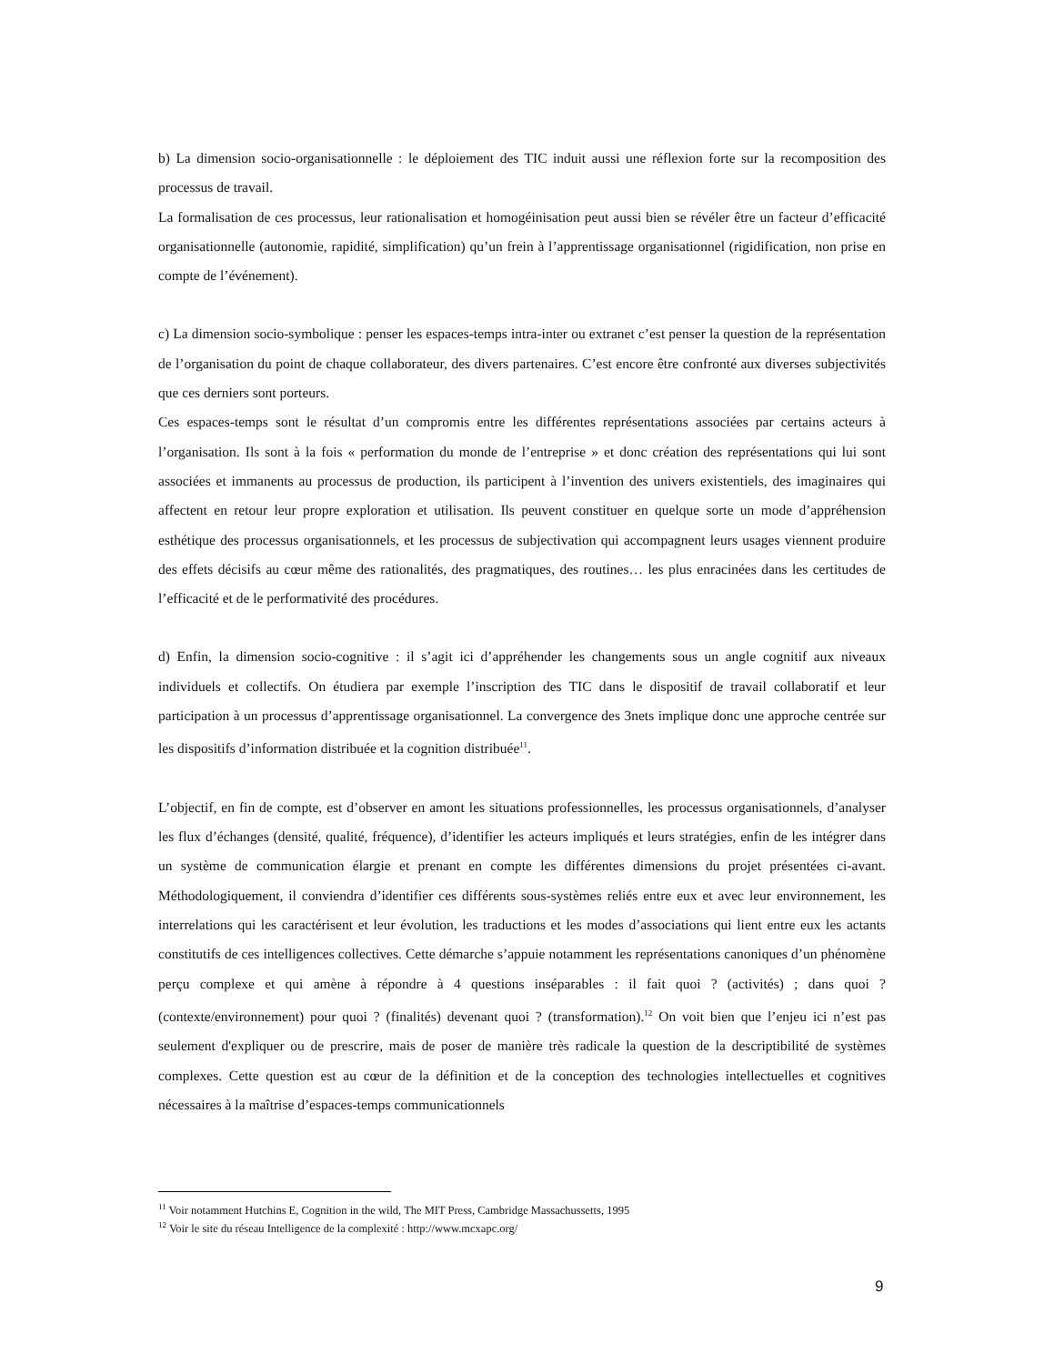b) La dimension socio-organisationnelle : le déploiement des TIC induit aussi une réflexion forte sur la recomposition des processus de travail.
La formalisation de ces processus, leur rationalisation et homogéinisation peut aussi bien se révéler être un facteur d’efficacité organisationnelle (autonomie, rapidité, simplification) qu’un frein à l’apprentissage organisationnel (rigidification, non prise en compte de l’événement).
c) La dimension socio-symbolique : penser les espaces-temps intra-inter ou extranet c’est penser la question de la représentation de l’organisation du point de chaque collaborateur, des divers partenaires. C’est encore être confronté aux diverses subjectivités que ces derniers sont porteurs.
Ces espaces-temps sont le résultat d’un compromis entre les différentes représentations associées par certains acteurs à l’organisation. Ils sont à la fois « performation du monde de l’entreprise » et donc création des représentations qui lui sont associées et immanents au processus de production, ils participent à l’invention des univers existentiels, des imaginaires qui affectent en retour leur propre exploration et utilisation. Ils peuvent constituer en quelque sorte un mode d’appréhension esthétique des processus organisationnels, et les processus de subjectivation qui accompagnent leurs usages viennent produire des effets décisifs au cœur même des rationalités, des pragmatiques, des routines… les plus enracinées dans les certitudes de l’efficacité et de le performativité des procédures.
d) Enfin, la dimension socio-cognitive : il s’agit ici d’appréhender les changements sous un angle cognitif aux niveaux individuels et collectifs. On étudiera par exemple l’inscription des TIC dans le dispositif de travail collaboratif et leur participation à un processus d’apprentissage organisationnel. La convergence des 3nets implique donc une approche centrée sur les dispositifs d’information distribuée et la cognition distribuée<sup>11</sup>.
L’objectif, en fin de compte, est d’observer en amont les situations professionnelles, les processus organisationnels, d’analyser les flux d’échanges (densité, qualité, fréquence), d’identifier les acteurs impliqués et leurs stratégies, enfin de les intégrer dans un système de communication élargie et prenant en compte les différentes dimensions du projet présentées ci-avant. Méthodologiquement, il conviendra d’identifier ces différents sous-systèmes reliés entre eux et avec leur environnement, les interrelations qui les caractérisent et leur évolution, les traductions et les modes d’associations qui lient entre eux les actants constitutifs de ces intelligences collectives. Cette démarche s’appuie notamment les représentations canoniques d’un phénomène perçu complexe et qui amène à répondre à 4 questions inséparables : il fait quoi ? (activités) ; dans quoi ? (contexte/environnement) pour quoi ? (finalités) devenant quoi ? (transformation).<sup>12</sup> On voit bien que l’enjeu ici n’est pas seulement d'expliquer ou de prescrire, mais de poser de manière très radicale la question de la descriptibilité de systèmes complexes. Cette question est au cœur de la définition et de la conception des technologies intellectuelles et cognitives nécessaires à la maîtrise d’espaces-temps communicationnels
<sup>11</sup> Voir notamment Hutchins E, Cognition in the wild, The MIT Press, Cambridge Massachussetts, 1995
<sup>12</sup> Voir le site du réseau Intelligence de la complexité : http://www.mcxapc.org/
9